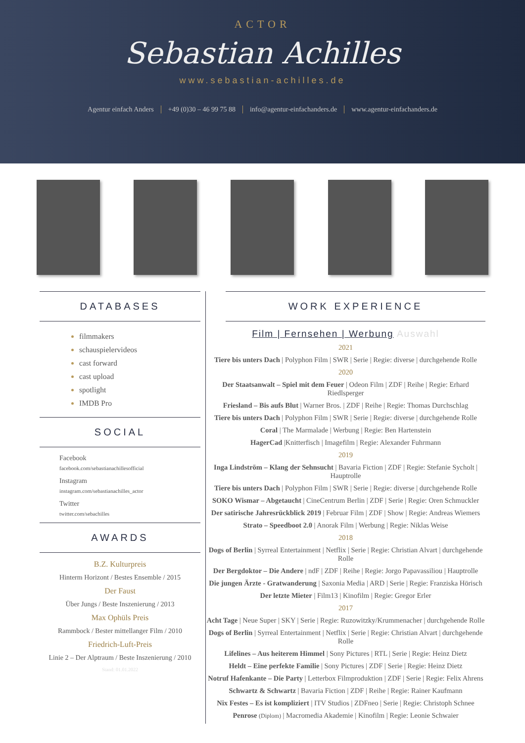ACTOR
Sebastian Achilles
www.sebastian-achilles.de
Agentur einfach Anders +49 (0)30 – 46 99 75 88 info@agentur-einfachanders.de www.agentur-einfachanders.de
DATABASES
filmmakers
schauspielervideos
cast forward
cast upload
spotlight
IMDB Pro
SOCIAL
Facebook
facebook.com/sebastianachillesofficial
Instagram
instagram.com/sebastianachilles_actor
Twitter
twitter.com/sebachilles
AWARDS
B.Z. Kulturpreis
Hinterm Horizont / Bestes Ensemble / 2015
Der Faust
Über Jungs / Beste Inszenierung / 2013
Max Ophüls Preis
Rammbock / Bester mittellanger Film / 2010
Friedrich-Luft-Preis
Linie 2 – Der Alptraum / Beste Inszenierung / 2010
Stand: 01.01.2022
WORK EXPERIENCE
Film | Fernsehen | Werbung Auswahl
2021
Tiere bis unters Dach | Polyphon Film | SWR | Serie | Regie: diverse | durchgehende Rolle
2020
Der Staatsanwalt – Spiel mit dem Feuer | Odeon Film | ZDF | Reihe | Regie: Erhard Riedlsperger
Friesland – Bis aufs Blut | Warner Bros. | ZDF | Reihe | Regie: Thomas Durchschlag
Tiere bis unters Dach | Polyphon Film | SWR | Serie | Regie: diverse | durchgehende Rolle
Coral | The Marmalade | Werbung | Regie: Ben Hartenstein
HagerCad |Knitterfisch | Imagefilm | Regie: Alexander Fuhrmann
2019
Inga Lindström – Klang der Sehnsucht | Bavaria Fiction | ZDF | Regie: Stefanie Sycholt | Hauptrolle
Tiere bis unters Dach | Polyphon Film | SWR | Serie | Regie: diverse | durchgehende Rolle
SOKO Wismar – Abgetaucht | CineCentrum Berlin | ZDF | Serie | Regie: Oren Schmuckler
Der satirische Jahresrückblick 2019 | Februar Film | ZDF | Show | Regie: Andreas Wiemers
Strato – Speedboot 2.0 | Anorak Film | Werbung | Regie: Niklas Weise
2018
Dogs of Berlin | Syrreal Entertainment | Netflix | Serie | Regie: Christian Alvart | durchgehende Rolle
Der Bergdoktor – Die Andere | ndF | ZDF | Reihe | Regie: Jorgo Papavassiliou | Hauptrolle
Die jungen Ärzte - Gratwanderung | Saxonia Media | ARD | Serie | Regie: Franziska Hörisch
Der letzte Mieter | Film13 | Kinofilm | Regie: Gregor Erler
2017
Acht Tage | Neue Super | SKY | Serie | Regie: Ruzowitzky/Krummenacher | durchgehende Rolle
Dogs of Berlin | Syrreal Entertainment | Netflix | Serie | Regie: Christian Alvart | durchgehende Rolle
Lifelines – Aus heiterem Himmel | Sony Pictures | RTL | Serie | Regie: Heinz Dietz
Heldt – Eine perfekte Familie | Sony Pictures | ZDF | Serie | Regie: Heinz Dietz
Notruf Hafenkante – Die Party | Letterbox Filmproduktion | ZDF | Serie | Regie: Felix Ahrens
Schwartz & Schwartz | Bavaria Fiction | ZDF | Reihe | Regie: Rainer Kaufmann
Nix Festes – Es ist kompliziert | ITV Studios | ZDFneo | Serie | Regie: Christoph Schnee
Penrose (Diplom) | Macromedia Akademie | Kinofilm | Regie: Leonie Schwaier